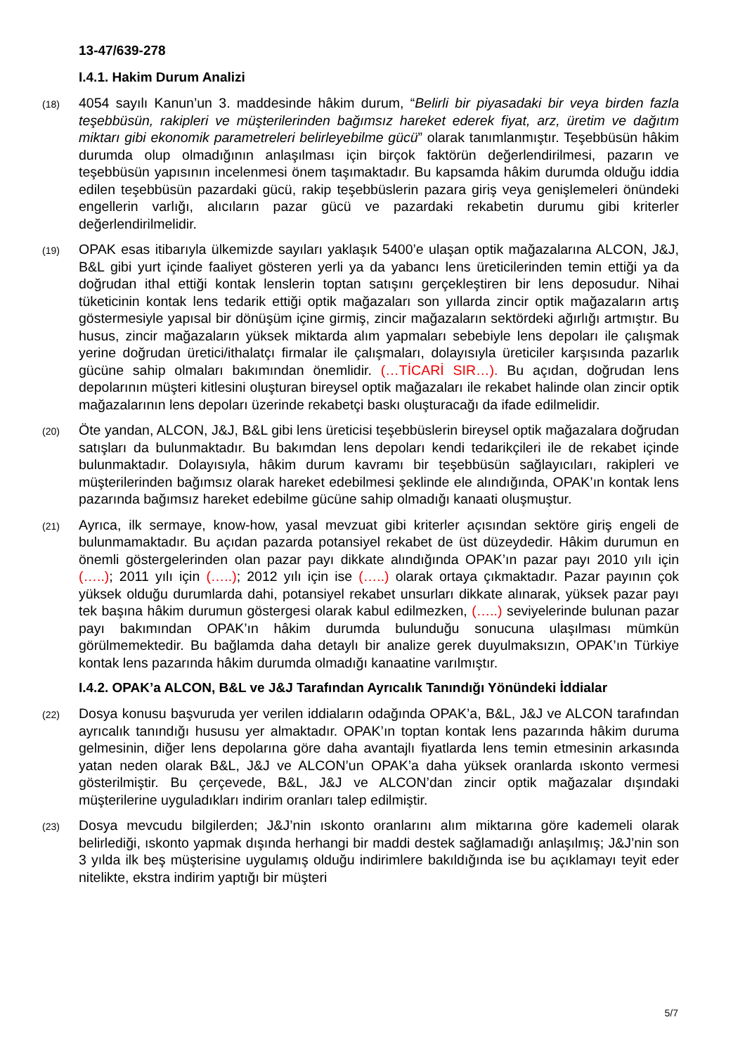13-47/639-278
I.4.1. Hakim Durum Analizi
(18)
4054 sayılı Kanun’un 3. maddesinde hâkim durum, “Belirli bir piyasadaki bir veya birden fazla teşebbüsün, rakipleri ve müşterilerinden bağımsız hareket ederek fiyat, arz, üretim ve dağıtım miktarı gibi ekonomik parametreleri belirleyebilme gücü” olarak tanımlanmıştır. Teşebbüsün hâkim durumda olup olmadığının anlaşılması için birçok faktörün değerlendirilmesi, pazarın ve teşebbüsün yapısının incelenmesi önem taşımaktadır. Bu kapsamda hâkim durumda olduğu iddia edilen teşebbüsün pazardaki gücü, rakip teşebbüslerin pazara giriş veya genişlemeleri önündeki engellerin varlığı, alıcıların pazar gücü ve pazardaki rekabetin durumu gibi kriterler değerlendirilmelidir.
(19)
OPAK esas itibarıyla ülkemizde sayıları yaklaşık 5400’e ulaşan optik mağazalarına ALCON, J&J, B&L gibi yurt içinde faaliyet gösteren yerli ya da yabancı lens üreticilerinden temin ettiği ya da doğrudan ithal ettiği kontak lenslerin toptan satışını gerçekleştiren bir lens deposudur. Nihai tüketicinin kontak lens tedarik ettiği optik mağazaları son yıllarda zincir optik mağazaların artış göstermesiyle yapısal bir dönüşüm içine girmiş, zincir mağazaların sektördeki ağırlığı artmıştır. Bu husus, zincir mağazaların yüksek miktarda alım yapmaları sebebiyle lens depoları ile çalışmak yerine doğrudan üretici/ithalatçı firmalar ile çalışmaları, dolayısıyla üreticiler karşısında pazarlık gücüne sahip olmaları bakımından önemlidir. (…TİCARİ SIR…). Bu açıdan, doğrudan lens depolarının müşteri kitlesini oluşturan bireysel optik mağazaları ile rekabet halinde olan zincir optik mağazalarının lens depoları üzerinde rekabetçi baskı oluşturacağı da ifade edilmelidir.
(20)
Öte yandan, ALCON, J&J, B&L gibi lens üreticisi teşebbüslerin bireysel optik mağazalara doğrudan satışları da bulunmaktadır. Bu bakımdan lens depoları kendi tedarikçileri ile de rekabet içinde bulunmaktadır. Dolayısıyla, hâkim durum kavramı bir teşebbüsün sağlayıcıları, rakipleri ve müşterilerinden bağımsız olarak hareket edebilmesi şeklinde ele alındığında, OPAK’ın kontak lens pazarında bağımsız hareket edebilme gücüne sahip olmadığı kanaati oluşmuştur.
(21)
Ayrıca, ilk sermaye, know-how, yasal mevzuat gibi kriterler açısından sektöre giriş engeli de bulunmamaktadır. Bu açıdan pazarda potansiyel rekabet de üst düzeydedir. Hâkim durumun en önemli göstergelerinden olan pazar payı dikkate alındığında OPAK’ın pazar payı 2010 yılı için (…..); 2011 yılı için (…..); 2012 yılı için ise (…..) olarak ortaya çıkmaktadır. Pazar payının çok yüksek olduğu durumlarda dahi, potansiyel rekabet unsurları dikkate alınarak, yüksek pazar payı tek başına hâkim durumun göstergesi olarak kabul edilmezken, (…..) seviyelerinde bulunan pazar payı bakımından OPAK’ın hâkim durumda bulunduğu sonucuna ulaşılması mümkün görülmemektedir. Bu bağlamda daha detaylı bir analize gerek duyulmaksızın, OPAK’ın Türkiye kontak lens pazarında hâkim durumda olmadığı kanaatine varılmıştır.
I.4.2. OPAK’a ALCON, B&L ve J&J Tarafından Ayrıcalık Tanındığı Yönündeki İddialar
(22)
Dosya konusu başvuruda yer verilen iddiaların odağında OPAK’a, B&L, J&J ve ALCON tarafından ayrıcalık tanındığı hususu yer almaktadır. OPAK’ın toptan kontak lens pazarında hâkim duruma gelmesinin, diğer lens depolarına göre daha avantajlı fiyatlarda lens temin etmesinin arkasında yatan neden olarak B&L, J&J ve ALCON’un OPAK’a daha yüksek oranlarda ıskonto vermesi gösterilmiştir. Bu çerçevede, B&L, J&J ve ALCON’dan zincir optik mağazalar dışındaki müşterilerine uyguladıkları indirim oranları talep edilmiştir.
(23)
Dosya mevcudu bilgilerden; J&J’nin ıskonto oranlarını alım miktarına göre kademeli olarak belirlediği, ıskonto yapmak dışında herhangi bir maddi destek sağlamadığı anlaşılmış; J&J’nin son 3 yılda ilk beş müşterisine uygulamış olduğu indirimlere bakıldığında ise bu açıklamayı teyit eder nitelikte, ekstra indirim yaptığı bir müşteri
5/7